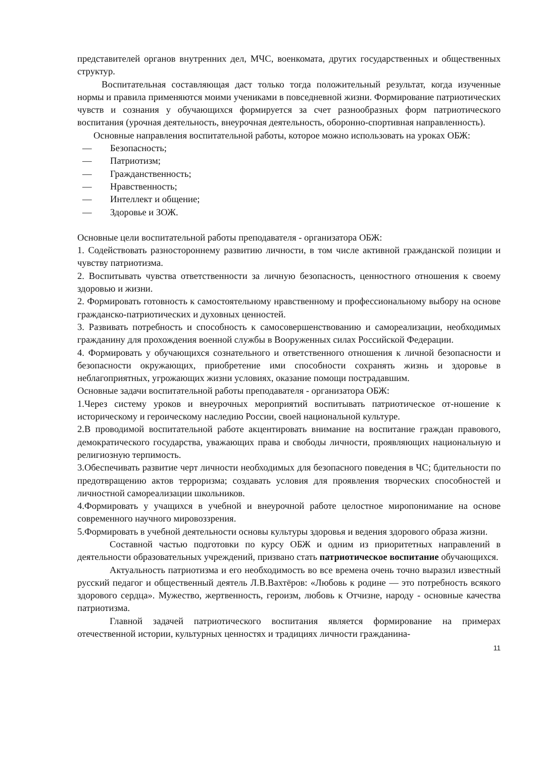представителей органов внутренних дел, МЧС, военкомата, других государственных и общественных структур.
Воспитательная составляющая даст только тогда положительный результат, когда изученные нормы и правила применяются моими учениками в повседневной жизни. Формирование патриотических чувств и сознания у обучающихся формируется за счет разнообразных форм патриотического воспитания (урочная деятельность, внеурочная деятельность, оборонно-спортивная направленность).
Основные направления воспитательной работы, которое можно использовать на уроках ОБЖ:
— Безопасность;
— Патриотизм;
— Гражданственность;
— Нравственность;
— Интеллект и общение;
— Здоровье и ЗОЖ.
Основные цели воспитательной работы преподавателя - организатора ОБЖ:
1. Содействовать разностороннему развитию личности, в том числе активной гражданской позиции и чувству патриотизма.
2. Воспитывать чувства ответственности за личную безопасность, ценностного отношения к своему здоровью и жизни.
2. Формировать готовность к самостоятельному нравственному и профессиональному выбору на основе гражданско-патриотических и духовных ценностей.
3. Развивать потребность и способность к самосовершенствованию и самореализации, необходимых гражданину для прохождения военной службы в Вооруженных силах Российской Федерации.
4. Формировать у обучающихся сознательного и ответственного отношения к личной безопасности и безопасности окружающих, приобретение ими способности сохранять жизнь и здоровье в неблагоприятных, угрожающих жизни условиях, оказание помощи пострадавшим.
Основные задачи воспитательной работы преподавателя - организатора ОБЖ:
1.Через систему уроков и внеурочных мероприятий воспитывать патриотическое от-ношение к историческому и героическому наследию России, своей национальной культуре.
2.В проводимой воспитательной работе акцентировать внимание на воспитание граждан правового, демократического государства, уважающих права и свободы личности, проявляющих национальную и религиозную терпимость.
3.Обеспечивать развитие черт личности необходимых для безопасного поведения в ЧС; бдительности по предотвращению актов терроризма; создавать условия для проявления творческих способностей и личностной самореализации школьников.
4.Формировать у учащихся в учебной и внеурочной работе целостное миропонимание на основе современного научного мировоззрения.
5.Формировать в учебной деятельности основы культуры здоровья и ведения здорового образа жизни.
Составной частью подготовки по курсу ОБЖ и одним из приоритетных направлений в деятельности образовательных учреждений, призвано стать патриотическое воспитание обучающихся.
Актуальность патриотизма и его необходимость во все времена очень точно выразил известный русский педагог и общественный деятель Л.В.Вахтёров: «Любовь к родине — это потребность всякого здорового сердца». Мужество, жертвенность, героизм, любовь к Отчизне, народу - основные качества патриотизма.
Главной задачей патриотического воспитания является формирование на примерах отечественной истории, культурных ценностях и традициях личности гражданина-
11